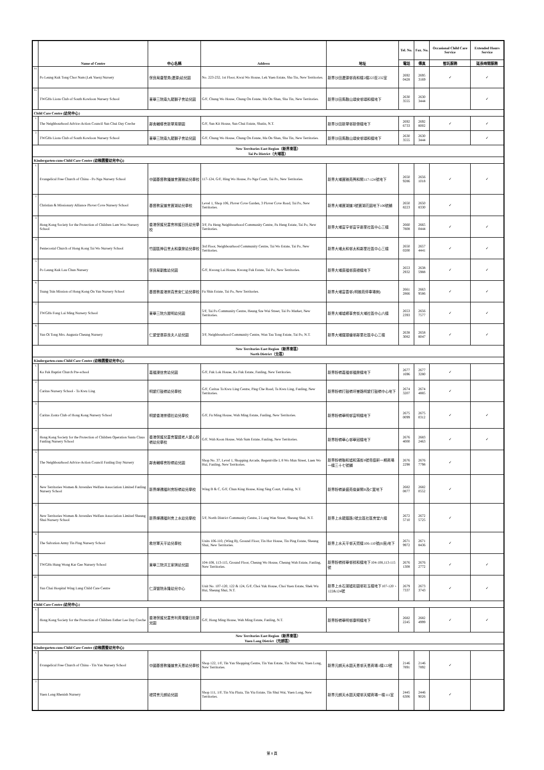| | Name of Centre | 中心名稱 | Address | 地址 | Tel. No. | Fax. No. | Occasional Child Care Service | Extended Hours Service |
| --- | --- | --- | --- | --- | --- | --- | --- | --- |
| | | | | | 電話 | 傳真 | 暫託服務 | 延長時間服務 |
| 14. | Po Leung Kuk Tong Chor Nam (Lek Yuen) Nursery | 保良局唐楚男(瀝源)幼兒園 | No. 223-232, 1st Floor, Kwai Wo House, Lek Yuen Estate, Sha Tin, New Territories. | 新界沙田瀝源邨貴和樓2樓223至232室 | 2692 0428 | 2695 3169 | ✓ | ✓ |
| 15. | TWGHs Lions Club of South Kowloon Nursery School | 東華三院南九龍獅子會幼兒園 | G/F, Chung Wo House, Chung On Estate, Ma On Shan, Sha Tin, New Territories. | 新界沙田馬鞍山頌安邨頌和樓地下 | 2630 3555 | 2630 3444 | | ✓ |
| Child Care Centre (幼兒中心) | | | | | | | | |
| 1. | The Neighbourhood Advice-Action Council Sun Chui Day Creche | 鄰舍輔導會新翠育嬰園 | G/F, Sun Kit House, Sun Chui Estate, Shatin, N.T. | 新界沙田新翠邨新傑樓地下 | 2692 6733 | 2692 8002 | ✓ | ✓ |
| 2. | TWGHs Lions Club of South Kowloon Nursery School | 東華三院南九龍獅子會幼兒園 | G/F, Chung Wo House, Chung On Estate, Ma On Shan, Sha Tin, New Territories. | 新界沙田馬鞍山頌安邨頌和樓地下 | 2630 3555 | 2630 3444 | | ✓ |
| New Territories East Region（新界東區） Tai Po District（大埔區） | | | | | | | | |
| Kindergarten-cum-Child Care Centre (幼稚園暨幼兒中心) | | | | | | | | |
| 1. | Evangelical Free Church of China - Po Nga Nursery School | 中國基督教播道會寶雅幼兒學校 | 117-124, G/F, Hing Wo House, Po Nga Court, Tai Po, New Territories. | 新界大埔寶雅苑興和閣117-124號地下 | 2650 9286 | 2656 1018 | ✓ | ✓ |
| 2. | Christian & Missionary Alliance Plover Cove Nursery School | 基督教宣道會寶湖幼兒學校 | Level 1, Shop 106, Plover Cove Garden, 3 Plover Cove Road, Tai Po, New Territories. | 新界大埔寶湖道3號寶湖花園地下106號舖 | 2650 8223 | 2650 8330 | ✓ | |
| 3. | Hong Kong Society for the Protection of Children Lam Woo Nursery School | 香港保護兒童會林護日託幼兒學校 | 3/F, Fu Heng Neighbourhood Community Centre, Fu Heng Estate, Tai Po, New Territories. | 新界大埔富亨邨富亨鄰里社區中心三樓 | 2660 7808 | 2665 0444 | ✓ | ✓ |
| 4. | Pentecostal Church of Hong Kong Tai Wo Nursery School | 竹園區神召會太和康樂幼兒學校 | 3rd Floor, Neighbourhood Community Centre, Tai Wo Estate, Tai Po, New Territories. | 新界大埔太和邨太和鄰里社區中心三樓 | 2650 0200 | 2657 4441 | ✓ | ✓ |
| 5. | Po Leung Kuk Lau Chun Nursery | 保良局劉進幼兒園 | G/F, Kwong Lai House, Kwong Fuk Estate, Tai Po, New Territories. | 新界大埔廣福邨廣禮樓地下 | 2653 2932 | 2638 5988 | ✓ | ✓ |
| 6. | Tsung Tsin Mission of Hong Kong On Yan Nursery School | 基督教香港崇真會安仁幼兒學校 | Fu Shin Estate, Tai Po, New Territories. | 新界大埔富善邨(明雅苑停車場側) | 2661 2866 | 2663 9586 | ✓ | ✓ |
| 7. | TWGHs Fong Lai Ming Nursery School | 東華三院方麗明幼兒園 | 5/F, Tai Po Community Centre, Heung Sze Wui Street, Tai Po Market, New Territories. | 新界大埔墟鄉事會街大埔社區中心六樓 | 2653 2393 | 2656 7577 | ✓ | ✓ |
| 8. | Yan Oi Tong Mrs. Augusta Cheung Nursery | 仁愛堂張慕良夫人幼兒園 | 3/F, Neighbourhood Community Centre, Wan Tau Tong Estate, Tai Po, N.T. | 新界大埔運頭塘邨鄰里社區中心三樓 | 2638 3082 | 2658 8047 | ✓ | ✓ |
| New Territories East Region（新界東區） North District（北區） | | | | | | | | |
| Kindergarten-cum-Child Care Centre (幼稚園暨幼兒中心) | | | | | | | | |
| 1. | Ka Fuk Baptist Church Pre-school | 嘉福浸信會幼兒園 | G/F, Fuk Lok House, Ka Fuk Estate, Fanling, New Territories. | 新界粉嶺嘉福邨福樂樓地下 | 2677 1696 | 2677 3280 | ✓ | |
| 2. | Caritas Nursery School - Ta Kwu Ling | 明愛打鼓嶺幼兒學校 | G/F, Caritas Ta Kwu Ling Centre, Ping Che Road, Ta Kwu Ling, Fanling, New Territories. | 新界粉嶺打鼓嶺坪輋路明愛打鼓嶺中心地下 | 2674 3207 | 2674 4885 | ✓ | |
| 3. | Caritas Zonta Club of Hong Kong Nursery School | 明愛香港崇德社幼兒學校 | G/F, Fu Ming House, Wah Ming Estate, Fanling, New Territories. | 新界粉嶺華明邨富明樓地下 | 2675 0099 | 2675 0312 | ✓ | ✓ |
| 4. | Hong Kong Society for the Protection of Children Operation Santa Claus Fanling Nursery School | 香港保護兒童會聖誕老人愛心粉嶺幼兒學校 | G/F, Wah Koon House, Wah Sum Estate, Fanling, New Territories. | 新界粉嶺華心邨華冠樓地下 | 2676 4000 | 2683 2463 | ✓ | ✓ |
| 5. | The Neighbourhood Advice-Action Council Fanling Day Nursery | 鄰舍輔導會粉嶺幼兒園 | Shop No. 37, Level 1, Shopping Arcade, Regentville I, 8 Wo Mun Street, Luen Wo Hui, Fanling, New Territories. | 新界粉嶺聯和墟和滿街8號帝庭軒一期商場一樓三十七號舖 | 2676 2298 | 2676 7798 | ✓ | |
| 6. | New Territories Women & Juveniles Welfare Association Limited Fanling Nursery School | 新界婦孺福利會粉嶺幼兒學校 | Wing B & C, G/F, Chun King House, King Sing Court, Fanling, N.T. | 新界粉嶺景盛苑俊景閣B及C翼地下 | 2682 0877 | 2682 0552 | ✓ | |
| 7. | New Territories Women & Juveniles Welfare Association Limited Sheung Shui Nursery School | 新界婦孺福利會上水幼兒學校 | 5/F, North District Community Centre, 2 Lung Wan Street, Sheung Shui, N.T. | 新界上水龍運路2號北區社區會堂六樓 | 2672 5710 | 2672 5725 | ✓ | |
| 8. | The Salvation Army Tin Ping Nursery School | 救世軍天平幼兒學校 | Units 106-110, (Wing B), Ground Floor, Tin Hor House, Tin Ping Estate, Sheung Shui, New Territories. | 新界上水天平邨天賀樓106-110號(B座)地下 | 2671 9972 | 2671 8436 | ✓ | |
| 9. | TWGHs Hung Wong Kar Gee Nursery School | 東華三院洪王家琪幼兒園 | 104-108, 113-115, Ground Floor, Cheung Wo House, Cheung Wah Estate, Fanling, New Territories. | 新界粉嶺祥華邨祥和樓地下104-108,113-115號 | 2676 1308 | 2676 2772 | ✓ | ✓ |
| 10. | Yan Chai Hospital Wing Lung Child Care Centre | 仁濟醫院永隆幼兒中心 | Unit No. 107-120, 122 & 124, G/F, Choi Yuk House, Choi Yuen Estate, Shek Wu Hui, Sheung Shui, N.T. | 新界上水石湖墟彩園邨彩玉樓地下107-120、122&124號 | 2679 7337 | 2673 3743 | ✓ | ✓ |
| Child Care Centre (幼兒中心) | | | | | | | | |
| 1. | Hong Kong Society for the Protection of Children Esther Lee Day Creche | 香港保護兒童會利黃瑤璧日託嬰兒園 | G/F, Hong Ming House, Wah Ming Estate, Fanling, N.T. | 新界粉嶺華明邨康明樓地下 | 2682 2245 | 2682 4999 | ✓ | ✓ |
| New Territories East Region（新界東區） Yuen Long District（元朗區） | | | | | | | | |
| Kindergarten-cum-Child Care Centre (幼稚園暨幼兒中心) | | | | | | | | |
| 1. | Evangelical Free Church of China - Tin Yan Nursery School | 中國基督教播道會天恩幼兒學校 | Shop 122, 1/F, Tin Yan Shopping Centre, Tin Yan Estate, Tin Shui Wai, Yuen Long, New Territories. | 新界元朗天水圍天恩邨天恩商場1樓122號 | 2146 7891 | 2146 7892 | ✓ | |
| 2. | Yuen Long Rhenish Nursery | 禮賢會元朗幼兒園 | Shop 111, 1/F, Tin Yiu Plaza, Tin Yiu Estate, Tin Shui Wai, Yuen Long, New Territories. | 新界元朗天水圍天耀邨天耀商場一樓111室 | 2445 6306 | 2446 9026 | ✓ | |
第 8 頁